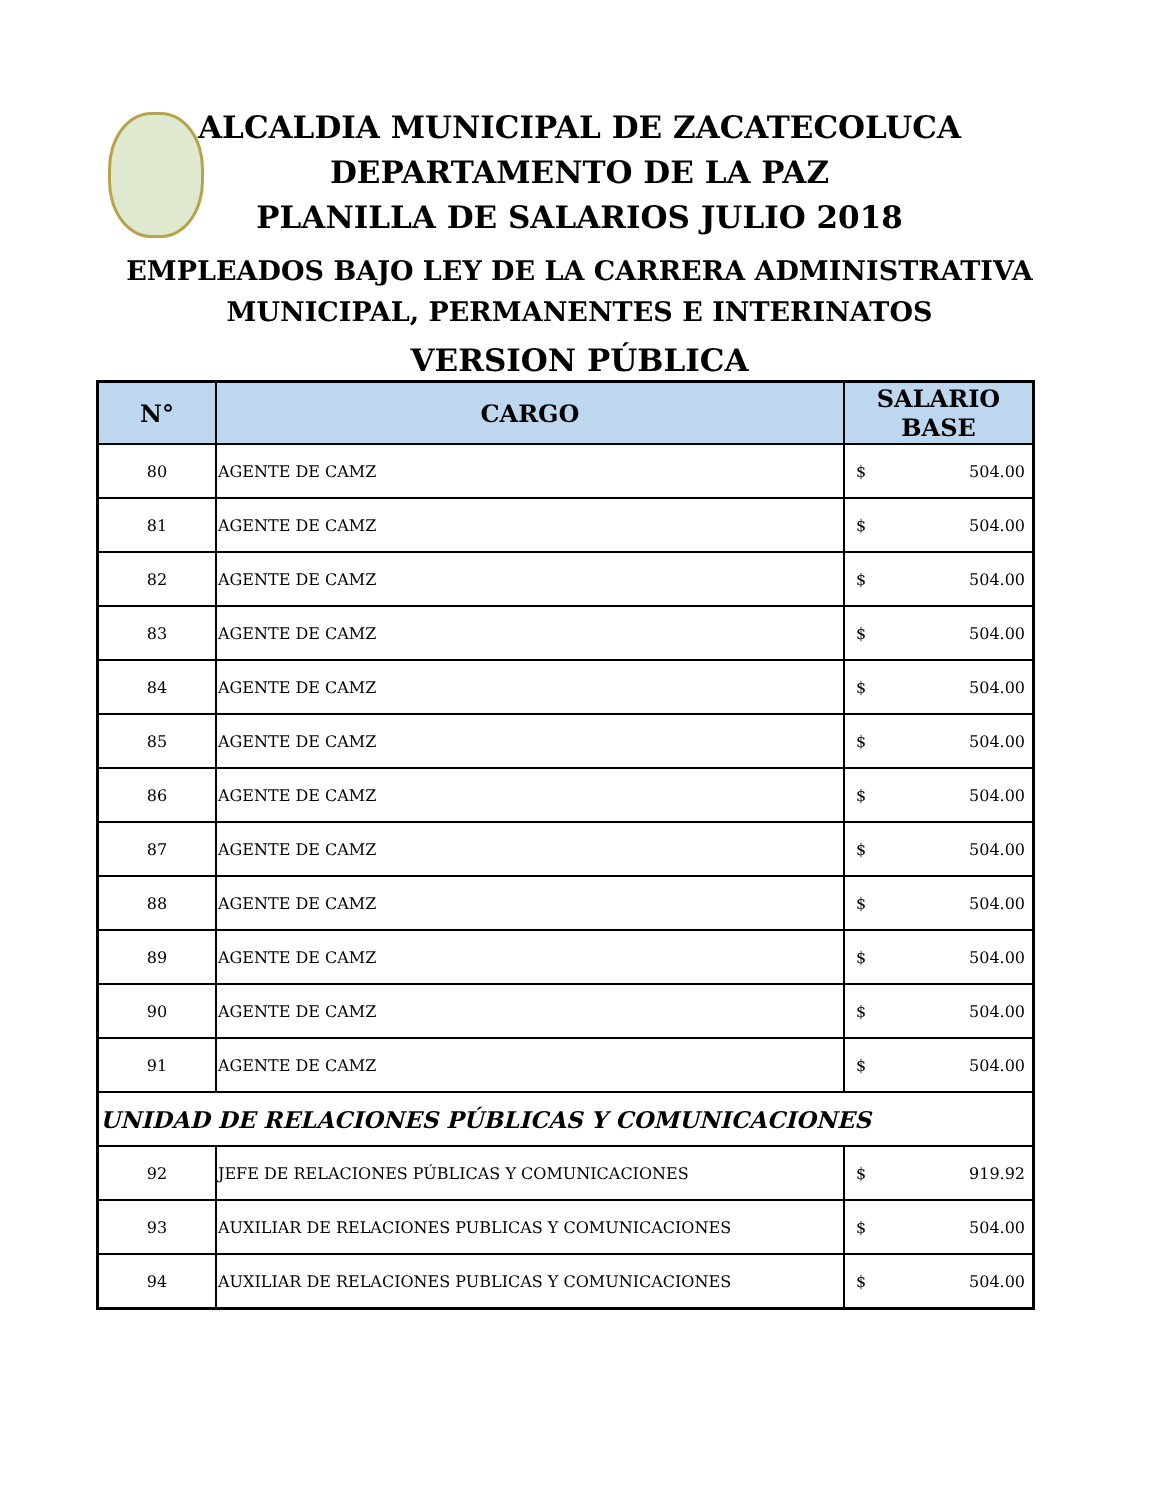ALCALDIA MUNICIPAL DE ZACATECOLUCA
DEPARTAMENTO DE LA PAZ
PLANILLA DE SALARIOS JULIO 2018
EMPLEADOS BAJO LEY DE LA CARRERA ADMINISTRATIVA
MUNICIPAL, PERMANENTES E INTERINATOS
VERSION PÚBLICA
| N° | CARGO | SALARIO BASE |
| --- | --- | --- |
| 80 | AGENTE DE CAMZ | $ 504.00 |
| 81 | AGENTE DE CAMZ | $ 504.00 |
| 82 | AGENTE DE CAMZ | $ 504.00 |
| 83 | AGENTE DE CAMZ | $ 504.00 |
| 84 | AGENTE DE CAMZ | $ 504.00 |
| 85 | AGENTE DE CAMZ | $ 504.00 |
| 86 | AGENTE DE CAMZ | $ 504.00 |
| 87 | AGENTE DE CAMZ | $ 504.00 |
| 88 | AGENTE DE CAMZ | $ 504.00 |
| 89 | AGENTE DE CAMZ | $ 504.00 |
| 90 | AGENTE DE CAMZ | $ 504.00 |
| 91 | AGENTE DE CAMZ | $ 504.00 |
| UNIDAD DE RELACIONES PÚBLICAS Y COMUNICACIONES | | |
| 92 | JEFE DE RELACIONES PÚBLICAS Y COMUNICACIONES | $ 919.92 |
| 93 | AUXILIAR DE RELACIONES PUBLICAS Y COMUNICACIONES | $ 504.00 |
| 94 | AUXILIAR DE RELACIONES PUBLICAS Y COMUNICACIONES | $ 504.00 |